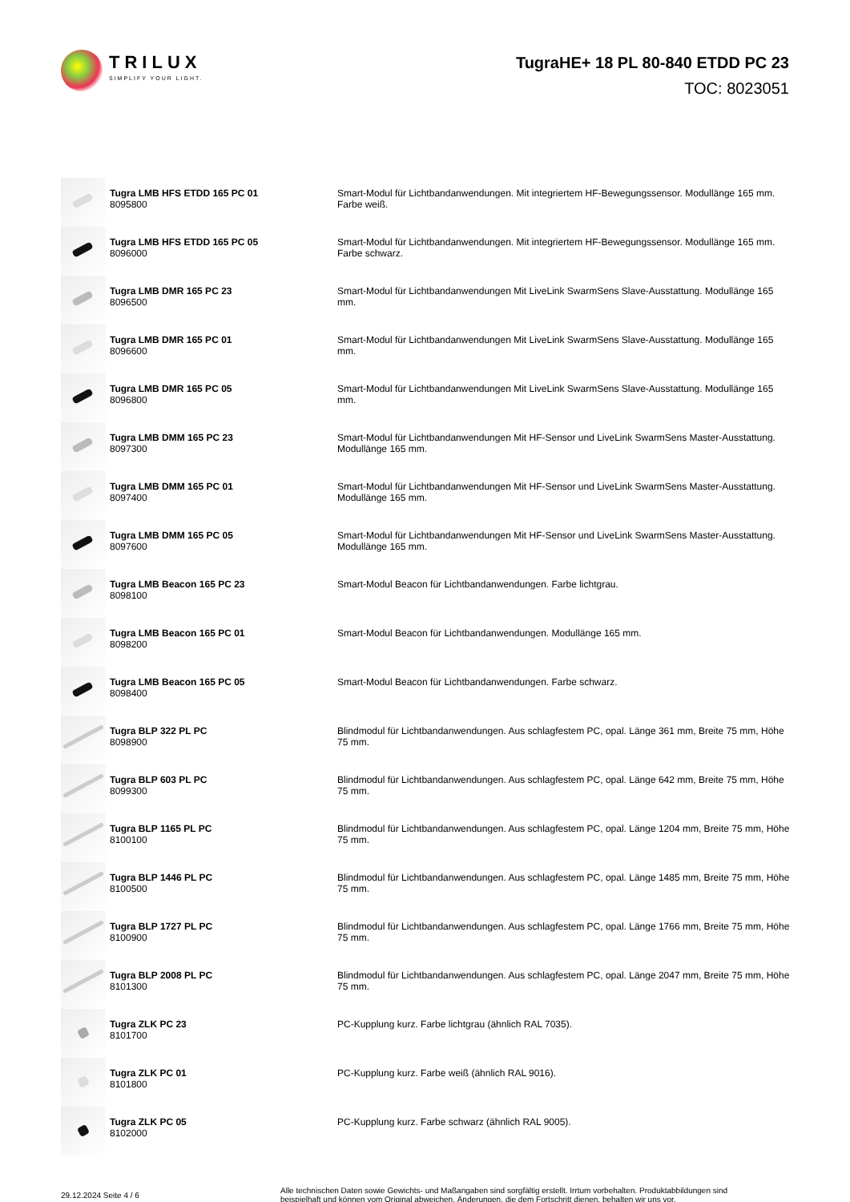TRILUX
SIMPLIFY YOUR LIGHT.
TugraHE+ 18 PL 80-840 ETDD PC 23
TOC: 8023051
| | Tugra LMB HFS ETDD 165 PC 01 8095800 | Smart-Modul für Lichtbandanwendungen. Mit integriertem HF-Bewegungssensor. Modullänge 165 mm. Farbe weiß. |
| | Tugra LMB HFS ETDD 165 PC 05 8096000 | Smart-Modul für Lichtbandanwendungen. Mit integriertem HF-Bewegungssensor. Modullänge 165 mm. Farbe schwarz. |
| | Tugra LMB DMR 165 PC 23 8096500 | Smart-Modul für Lichtbandanwendungen Mit LiveLink SwarmSens Slave-Ausstattung. Modullänge 165 mm. |
| | Tugra LMB DMR 165 PC 01 8096600 | Smart-Modul für Lichtbandanwendungen Mit LiveLink SwarmSens Slave-Ausstattung. Modullänge 165 mm. |
| | Tugra LMB DMR 165 PC 05 8096800 | Smart-Modul für Lichtbandanwendungen Mit LiveLink SwarmSens Slave-Ausstattung. Modullänge 165 mm. |
| | Tugra LMB DMM 165 PC 23 8097300 | Smart-Modul für Lichtbandanwendungen Mit HF-Sensor und LiveLink SwarmSens Master-Ausstattung. Modullänge 165 mm. |
| | Tugra LMB DMM 165 PC 01 8097400 | Smart-Modul für Lichtbandanwendungen Mit HF-Sensor und LiveLink SwarmSens Master-Ausstattung. Modullänge 165 mm. |
| | Tugra LMB DMM 165 PC 05 8097600 | Smart-Modul für Lichtbandanwendungen Mit HF-Sensor und LiveLink SwarmSens Master-Ausstattung. Modullänge 165 mm. |
| | Tugra LMB Beacon 165 PC 23 8098100 | Smart-Modul Beacon für Lichtbandanwendungen. Farbe lichtgrau. |
| | Tugra LMB Beacon 165 PC 01 8098200 | Smart-Modul Beacon für Lichtbandanwendungen. Modullänge 165 mm. |
| | Tugra LMB Beacon 165 PC 05 8098400 | Smart-Modul Beacon für Lichtbandanwendungen. Farbe schwarz. |
| | Tugra BLP 322 PL PC 8098900 | Blindmodul für Lichtbandanwendungen. Aus schlagfestem PC, opal. Länge 361 mm, Breite 75 mm, Höhe 75 mm. |
| | Tugra BLP 603 PL PC 8099300 | Blindmodul für Lichtbandanwendungen. Aus schlagfestem PC, opal. Länge 642 mm, Breite 75 mm, Höhe 75 mm. |
| | Tugra BLP 1165 PL PC 8100100 | Blindmodul für Lichtbandanwendungen. Aus schlagfestem PC, opal. Länge 1204 mm, Breite 75 mm, Höhe 75 mm. |
| | Tugra BLP 1446 PL PC 8100500 | Blindmodul für Lichtbandanwendungen. Aus schlagfestem PC, opal. Länge 1485 mm, Breite 75 mm, Höhe 75 mm. |
| | Tugra BLP 1727 PL PC 8100900 | Blindmodul für Lichtbandanwendungen. Aus schlagfestem PC, opal. Länge 1766 mm, Breite 75 mm, Höhe 75 mm. |
| | Tugra BLP 2008 PL PC 8101300 | Blindmodul für Lichtbandanwendungen. Aus schlagfestem PC, opal. Länge 2047 mm, Breite 75 mm, Höhe 75 mm. |
| | Tugra ZLK PC 23 8101700 | PC-Kupplung kurz. Farbe lichtgrau (ähnlich RAL 7035). |
| | Tugra ZLK PC 01 8101800 | PC-Kupplung kurz. Farbe weiß (ähnlich RAL 9016). |
| | Tugra ZLK PC 05 8102000 | PC-Kupplung kurz. Farbe schwarz (ähnlich RAL 9005). |
29.12.2024 Seite 4 / 6
Alle technischen Daten sowie Gewichts- und Maßangaben sind sorgfältig erstellt. Irrtum vorbehalten. Produktabbildungen sind beispielhaft und können vom Original abweichen. Änderungen, die dem Fortschritt dienen, behalten wir uns vor.